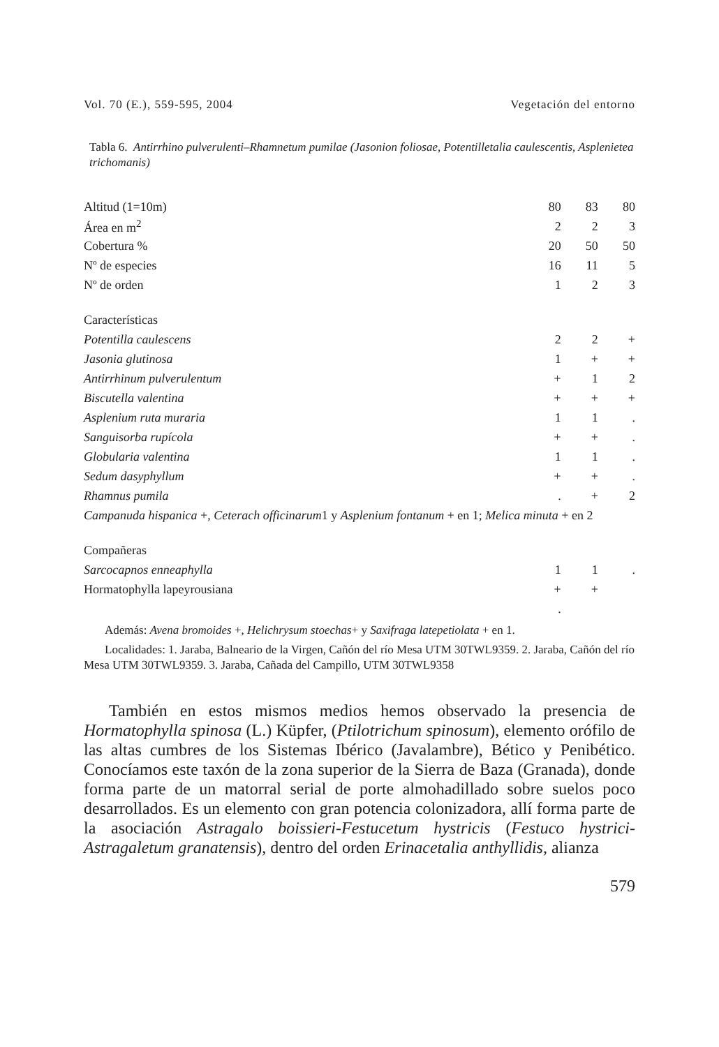Vol. 70 (E.), 559-595, 2004 Vegetación del entorno
Tabla 6. Antirrhino pulverulenti–Rhamnetum pumilae (Jasonion foliosae, Potentilletalia caulescentis, Asplenietea trichomanis)
| Altitud (1=10m) | 80 | 83 | 80 |
| Área en m<sup>2</sup> | 2 | 2 | 3 |
| Cobertura % | 20 | 50 | 50 |
| Nº de especies | 16 | 11 | 5 |
| Nº de orden | 1 | 2 | 3 |
| Características | | | |
| Potentilla caulescens | 2 | 2 | + |
| Jasonia glutinosa | 1 | + | + |
| Antirrhinum pulverulentum | + | 1 | 2 |
| Biscutella valentina | + | + | + |
| Asplenium ruta muraria | 1 | 1 | . |
| Sanguisorba rupícola | + | + | . |
| Globularia valentina | 1 | 1 | . |
| Sedum dasyphyllum | + | + | . |
| Rhamnus pumila | . | + | 2 |
| Campanuda hispanica +, Ceterach officinarum 1 y Asplenium fontanum + en 1; Melica minuta + en 2 | | | |
| Compañeras | | | |
| Sarcocapnos enneaphylla | 1 | 1 | . |
| Hormatophylla lapeyrousiana | + | + | |
| | . | | |
Además: Avena bromoides +, Helichrysum stoechas+ y Saxifraga latepetiolata + en 1.
Localidades: 1. Jaraba, Balneario de la Virgen, Cañón del río Mesa UTM 30TWL9359. 2. Jaraba, Cañón del río Mesa UTM 30TWL9359. 3. Jaraba, Cañada del Campillo, UTM 30TWL9358
También en estos mismos medios hemos observado la presencia de Hormatophylla spinosa (L.) Küpfer, (Ptilotrichum spinosum), elemento orófilo de las altas cumbres de los Sistemas Ibérico (Javalambre), Bético y Penibético. Conocíamos este taxón de la zona superior de la Sierra de Baza (Granada), donde forma parte de un matorral serial de porte almohadillado sobre suelos poco desarrollados. Es un elemento con gran potencia colonizadora, allí forma parte de la asociación Astragalo boissieri-Festucetum hystricis (Festuco hystrici-Astragaletum granatensis), dentro del orden Erinacetalia anthyllidis, alianza
579